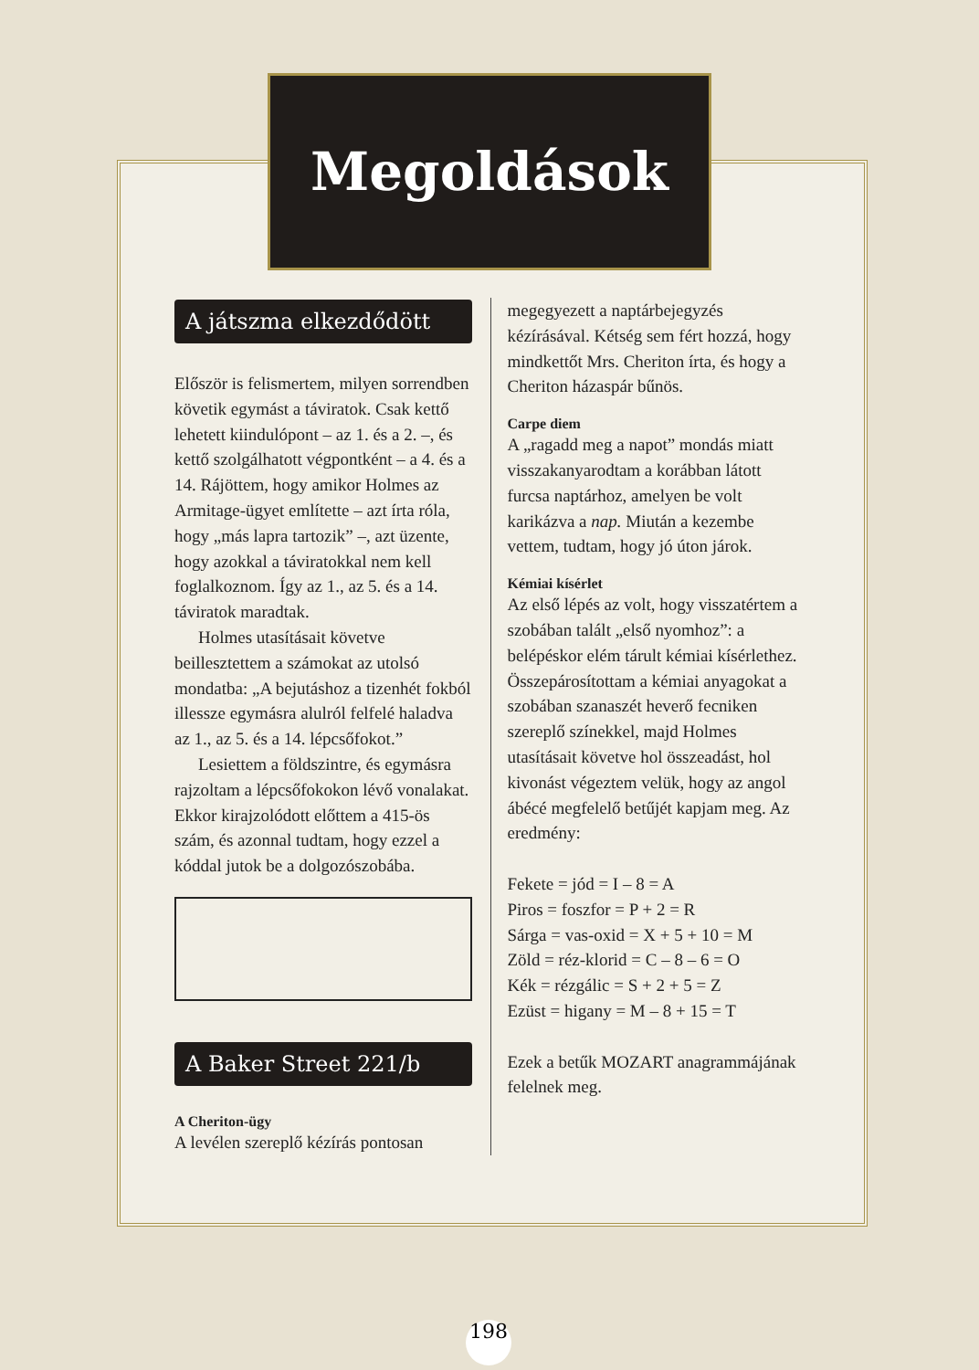Megoldások
A játszma elkezdődött
Először is felismertem, milyen sorrendben követik egymást a táviratok. Csak kettő lehetett kiindulópont – az 1. és a 2. –, és kettő szolgálhatott végpontként – a 4. és a 14. Rájöttem, hogy amikor Holmes az Armitage-ügyet említette – azt írta róla, hogy „más lapra tartozik” –, azt üzente, hogy azokkal a táviratokkal nem kell foglalkoznom. Így az 1., az 5. és a 14. táviratok maradtak.
Holmes utasításait követve beillesztettem a számokat az utolsó mondatba: „A bejutáshoz a tizenhét fokból illessze egymásra alulról felfelé haladva az 1., az 5. és a 14. lépcsőfokot.”
Lesiettem a földszintre, és egymásra rajzoltam a lépcsőfokokon lévő vonalakat. Ekkor kirajzolódott előttem a 415-ös szám, és azonnal tudtam, hogy ezzel a kóddal jutok be a dolgozószobába.
A Baker Street 221/b
A Cheriton-ügy
A levélen szereplő kézírás pontosan
megegyezett a naptárbejegyzés kézírásával. Kétség sem fért hozzá, hogy mindkettőt Mrs. Cheriton írta, és hogy a Cheriton házaspár bűnös.
Carpe diem
A „ragadd meg a napot” mondás miatt visszakanyarodtam a korábban látott furcsa naptárhoz, amelyen be volt karikázva a nap. Miután a kezembe vettem, tudtam, hogy jó úton járok.
Kémiai kísérlet
Az első lépés az volt, hogy visszatértem a szobában talált „első nyomhoz”: a belépéskor elém tárult kémiai kísérlethez. Összepárosítottam a kémiai anyagokat a szobában szanaszét heverő fecniken szereplő színekkel, majd Holmes utasításait követve hol összeadást, hol kivonást végeztem velük, hogy az angol ábécé megfelelő betűjét kapjam meg. Az eredmény:
Fekete = jód = I – 8 = A
Piros = foszfor = P + 2 = R
Sárga = vas-oxid = X + 5 + 10 = M
Zöld = réz-klorid = C – 8 – 6 = O
Kék = rézgálic = S + 2 + 5 = Z
Ezüst = higany = M – 8 + 15 = T
Ezek a betűk MOZART anagrammájának felelnek meg.
198